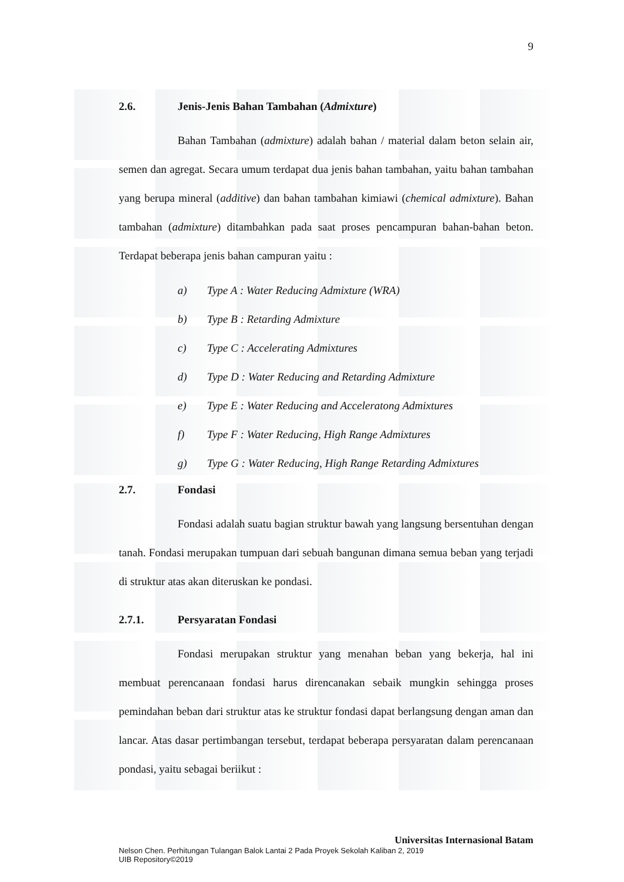9
2.6. Jenis-Jenis Bahan Tambahan (Admixture)
Bahan Tambahan (admixture) adalah bahan / material dalam beton selain air, semen dan agregat. Secara umum terdapat dua jenis bahan tambahan, yaitu bahan tambahan yang berupa mineral (additive) dan bahan tambahan kimiawi (chemical admixture). Bahan tambahan (admixture) ditambahkan pada saat proses pencampuran bahan-bahan beton. Terdapat beberapa jenis bahan campuran yaitu :
a) Type A : Water Reducing Admixture (WRA)
b) Type B : Retarding Admixture
c) Type C : Accelerating Admixtures
d) Type D : Water Reducing and Retarding Admixture
e) Type E : Water Reducing and Acceleratong Admixtures
f) Type F : Water Reducing, High Range Admixtures
g) Type G : Water Reducing, High Range Retarding Admixtures
2.7. Fondasi
Fondasi adalah suatu bagian struktur bawah yang langsung bersentuhan dengan tanah. Fondasi merupakan tumpuan dari sebuah bangunan dimana semua beban yang terjadi di struktur atas akan diteruskan ke pondasi.
2.7.1. Persyaratan Fondasi
Fondasi merupakan struktur yang menahan beban yang bekerja, hal ini membuat perencanaan fondasi harus direncanakan sebaik mungkin sehingga proses pemindahan beban dari struktur atas ke struktur fondasi dapat berlangsung dengan aman dan lancar. Atas dasar pertimbangan tersebut, terdapat beberapa persyaratan dalam perencanaan pondasi, yaitu sebagai beriikut :
Universitas Internasional Batam
Nelson Chen. Perhitungan Tulangan Balok Lantai 2 Pada Proyek Sekolah Kaliban 2, 2019
UIB Repository©2019